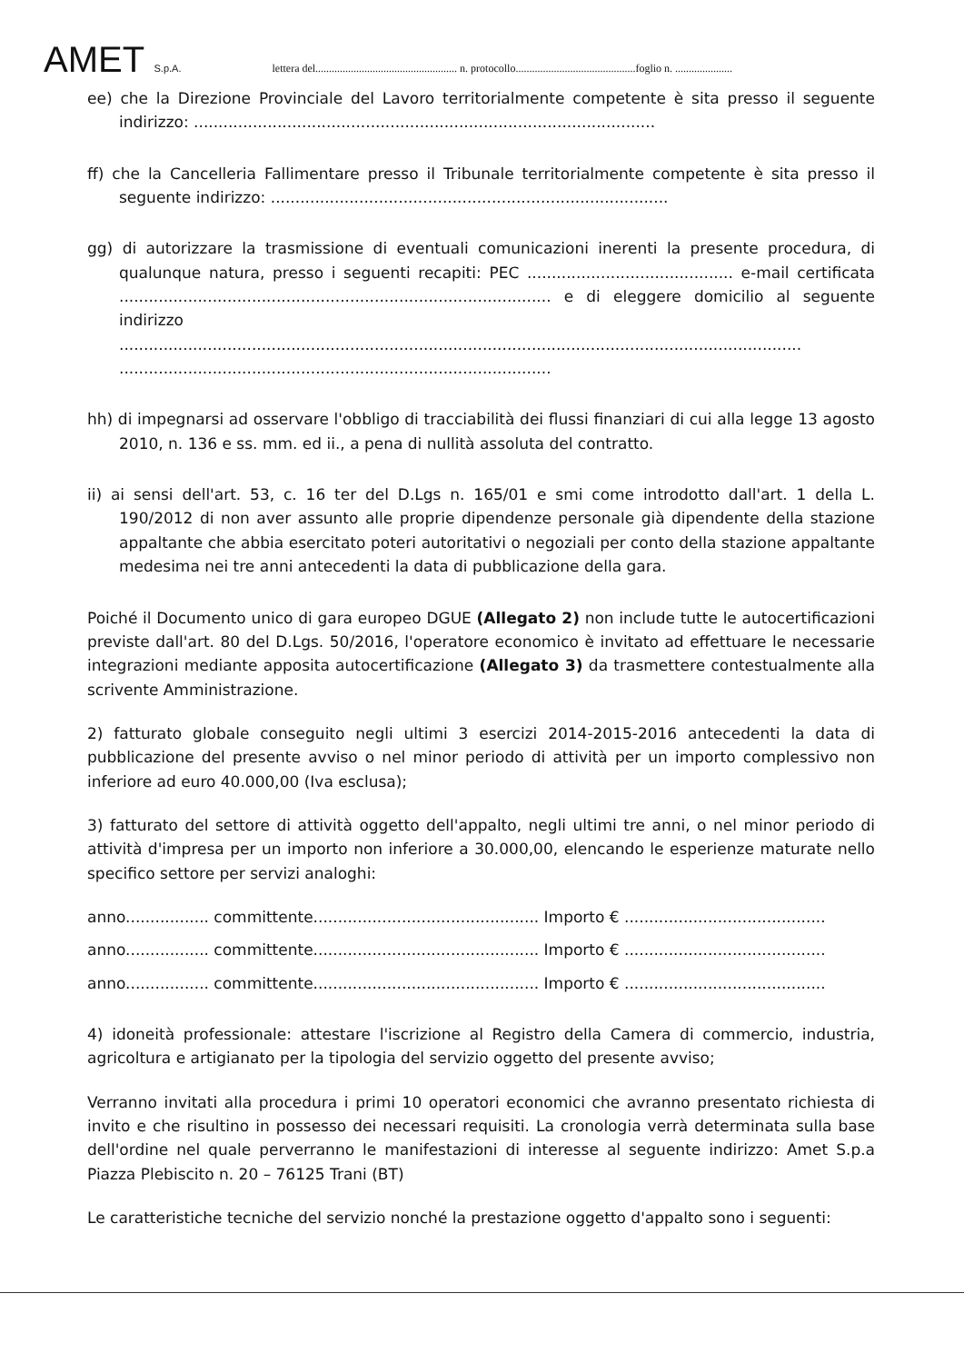AMET S.p.A. lettera del.................................................... n. protocollo............................................foglio n. .....................
ee) che la Direzione Provinciale del Lavoro territorialmente competente è sita presso il seguente indirizzo: ..............................................................................................
ff) che la Cancelleria Fallimentare presso il Tribunale territorialmente competente è sita presso il seguente indirizzo: .................................................................................
gg) di autorizzare la trasmissione di eventuali comunicazioni inerenti la presente procedura, di qualunque natura, presso i seguenti recapiti: PEC .......................................... e-mail certificata ........................................................................................ e di eleggere domicilio al seguente indirizzo
...........................................................................................................................................
........................................................................................
hh) di impegnarsi ad osservare l'obbligo di tracciabilità dei flussi finanziari di cui alla legge 13 agosto 2010, n. 136 e ss. mm. ed ii., a pena di nullità assoluta del contratto.
ii) ai sensi dell'art. 53, c. 16 ter del D.Lgs n. 165/01 e smi come introdotto dall'art. 1 della L. 190/2012 di non aver assunto alle proprie dipendenze personale già dipendente della stazione appaltante che abbia esercitato poteri autoritativi o negoziali per conto della stazione appaltante medesima nei tre anni antecedenti la data di pubblicazione della gara.
Poiché il Documento unico di gara europeo DGUE (Allegato 2) non include tutte le autocertificazioni previste dall'art. 80 del D.Lgs. 50/2016, l'operatore economico è invitato ad effettuare le necessarie integrazioni mediante apposita autocertificazione (Allegato 3) da trasmettere contestualmente alla scrivente Amministrazione.
2) fatturato globale conseguito negli ultimi 3 esercizi 2014-2015-2016 antecedenti la data di pubblicazione del presente avviso o nel minor periodo di attività per un importo complessivo non inferiore ad euro 40.000,00 (Iva esclusa);
3) fatturato del settore di attività oggetto dell'appalto, negli ultimi tre anni, o nel minor periodo di attività d'impresa per un importo non inferiore a 30.000,00, elencando le esperienze maturate nello specifico settore per servizi analoghi:
anno................. committente.............................................. Importo € .........................................
anno................. committente.............................................. Importo € .........................................
anno................. committente.............................................. Importo € .........................................
4) idoneità professionale: attestare l'iscrizione al Registro della Camera di commercio, industria, agricoltura e artigianato per la tipologia del servizio oggetto del presente avviso;
Verranno invitati alla procedura i primi 10 operatori economici che avranno presentato richiesta di invito e che risultino in possesso dei necessari requisiti. La cronologia verrà determinata sulla base dell'ordine nel quale perverranno le manifestazioni di interesse al seguente indirizzo: Amet S.p.a Piazza Plebiscito n. 20 – 76125 Trani (BT)
Le caratteristiche tecniche del servizio nonché la prestazione oggetto d'appalto sono i seguenti: